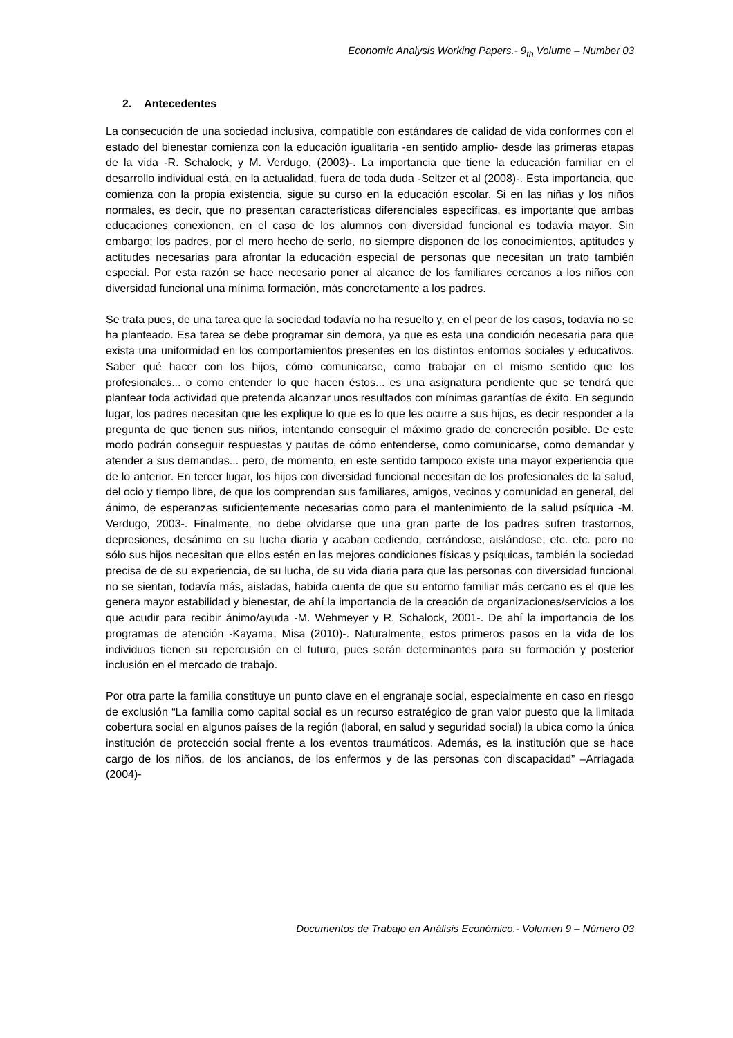Economic Analysis Working Papers.- 9<sub>th</sub> Volume – Number 03
2. Antecedentes
La consecución de una sociedad inclusiva, compatible con estándares de calidad de vida conformes con el estado del bienestar comienza con la educación igualitaria -en sentido amplio- desde las primeras etapas de la vida -R. Schalock, y M. Verdugo, (2003)-. La importancia que tiene la educación familiar en el desarrollo individual está, en la actualidad, fuera de toda duda -Seltzer et al (2008)-. Esta importancia, que comienza con la propia existencia, sigue su curso en la educación escolar. Si en las niñas y los niños normales, es decir, que no presentan características diferenciales específicas, es importante que ambas educaciones conexionen, en el caso de los alumnos con diversidad funcional es todavía mayor. Sin embargo; los padres, por el mero hecho de serlo, no siempre disponen de los conocimientos, aptitudes y actitudes necesarias para afrontar la educación especial de personas que necesitan un trato también especial. Por esta razón se hace necesario poner al alcance de los familiares cercanos a los niños con diversidad funcional una mínima formación, más concretamente a los padres.
Se trata pues, de una tarea que la sociedad todavía no ha resuelto y, en el peor de los casos, todavía no se ha planteado. Esa tarea se debe programar sin demora, ya que es esta una condición necesaria para que exista una uniformidad en los comportamientos presentes en los distintos entornos sociales y educativos. Saber qué hacer con los hijos, cómo comunicarse, como trabajar en el mismo sentido que los profesionales... o como entender lo que hacen éstos... es una asignatura pendiente que se tendrá que plantear toda actividad que pretenda alcanzar unos resultados con mínimas garantías de éxito. En segundo lugar, los padres necesitan que les explique lo que es lo que les ocurre a sus hijos, es decir responder a la pregunta de que tienen sus niños, intentando conseguir el máximo grado de concreción posible. De este modo podrán conseguir respuestas y pautas de cómo entenderse, como comunicarse, como demandar y atender a sus demandas... pero, de momento, en este sentido tampoco existe una mayor experiencia que de lo anterior. En tercer lugar, los hijos con diversidad funcional necesitan de los profesionales de la salud, del ocio y tiempo libre, de que los comprendan sus familiares, amigos, vecinos y comunidad en general, del ánimo, de esperanzas suficientemente necesarias como para el mantenimiento de la salud psíquica -M. Verdugo, 2003-. Finalmente, no debe olvidarse que una gran parte de los padres sufren trastornos, depresiones, desánimo en su lucha diaria y acaban cediendo, cerrándose, aislándose, etc. etc. pero no sólo sus hijos necesitan que ellos estén en las mejores condiciones físicas y psíquicas, también la sociedad precisa de de su experiencia, de su lucha, de su vida diaria para que las personas con diversidad funcional no se sientan, todavía más, aisladas, habida cuenta de que su entorno familiar más cercano es el que les genera mayor estabilidad y bienestar, de ahí la importancia de la creación de organizaciones/servicios a los que acudir para recibir ánimo/ayuda -M. Wehmeyer y R. Schalock, 2001-. De ahí la importancia de los programas de atención -Kayama, Misa (2010)-. Naturalmente, estos primeros pasos en la vida de los individuos tienen su repercusión en el futuro, pues serán determinantes para su formación y posterior inclusión en el mercado de trabajo.
Por otra parte la familia constituye un punto clave en el engranaje social, especialmente en caso en riesgo de exclusión “La familia como capital social es un recurso estratégico de gran valor puesto que la limitada cobertura social en algunos países de la región (laboral, en salud y seguridad social) la ubica como la única institución de protección social frente a los eventos traumáticos. Además, es la institución que se hace cargo de los niños, de los ancianos, de los enfermos y de las personas con discapacidad” –Arriagada (2004)-
Documentos de Trabajo en Análisis Económico.- Volumen 9 – Número 03